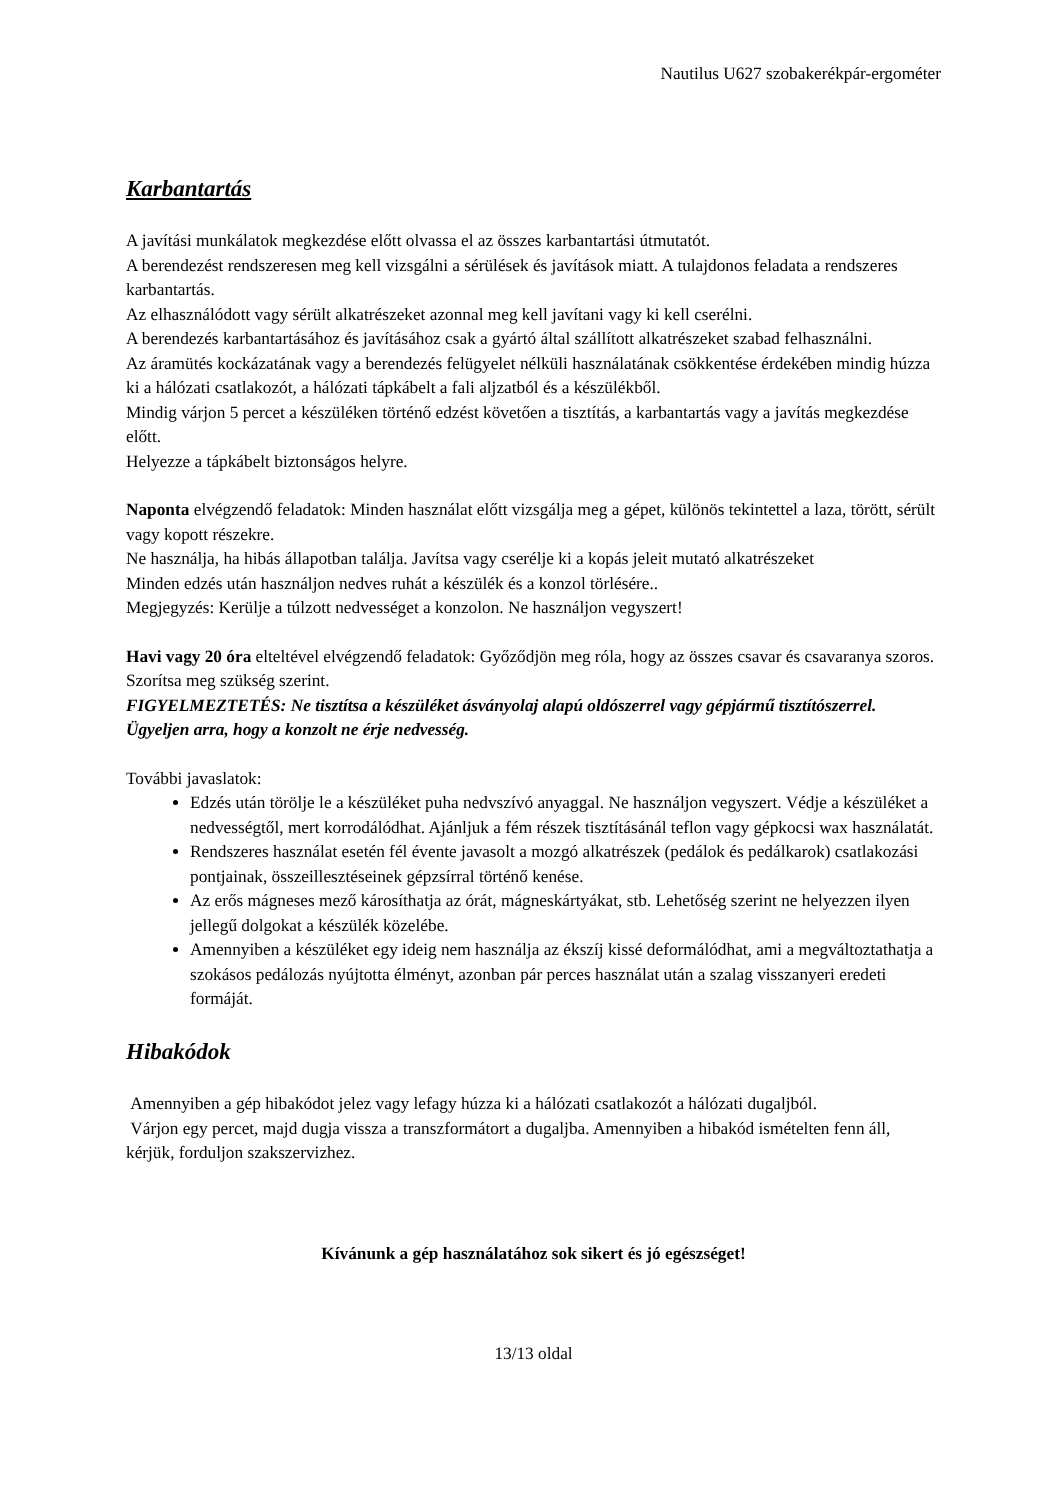Nautilus U627 szobakerékpár-ergométer
Karbantartás
A javítási munkálatok megkezdése előtt olvassa el az összes karbantartási útmutatót.
A berendezést rendszeresen meg kell vizsgálni a sérülések és javítások miatt. A tulajdonos feladata a rendszeres karbantartás.
Az elhasználódott vagy sérült alkatrészeket azonnal meg kell javítani vagy ki kell cserélni.
A berendezés karbantartásához és javításához csak a gyártó által szállított alkatrészeket szabad felhasználni.
Az áramütés kockázatának vagy a berendezés felügyelet nélküli használatának csökkentése érdekében mindig húzza ki a hálózati csatlakozót, a hálózati tápkábelt a fali aljzatból és a készülékből.
Mindig várjon 5 percet a készüléken történő edzést követően a tisztítás, a karbantartás vagy a javítás megkezdése előtt.
Helyezze a tápkábelt biztonságos helyre.
Naponta elvégzendő feladatok: Minden használat előtt vizsgálja meg a gépet, különös tekintettel a laza, törött, sérült vagy kopott részekre.
Ne használja, ha hibás állapotban találja. Javítsa vagy cserélje ki a kopás jeleit mutató alkatrészeket
Minden edzés után használjon nedves ruhát a készülék és a konzol törlésére..
Megjegyzés: Kerülje a túlzott nedvességet a konzolon. Ne használjon vegyszert!
Havi vagy 20 óra elteltével elvégzendő feladatok: Győződjön meg róla, hogy az összes csavar és csavaranya szoros. Szorítsa meg szükség szerint.
FIGYELMEZTETÉS: Ne tisztítsa a készüléket ásványolaj alapú oldószerrel vagy gépjármű tisztítószerrel. Ügyeljen arra, hogy a konzolt ne érje nedvesség.
További javaslatok:
Edzés után törölje le a készüléket puha nedvszívó anyaggal. Ne használjon vegyszert. Védje a készüléket a nedvességtől, mert korrodálódhat. Ajánljuk a fém részek tisztításánál teflon vagy gépkocsi wax használatát.
Rendszeres használat esetén fél évente javasolt a mozgó alkatrészek (pedálok és pedálkarok) csatlakozási pontjainak, összeillesztéseinek gépzsírral történő kenése.
Az erős mágneses mező károsíthatja az órát, mágneskártyákat, stb. Lehetőség szerint ne helyezzen ilyen jellegű dolgokat a készülék közelébe.
Amennyiben a készüléket egy ideig nem használja az ékszíj kissé deformálódhat, ami a megváltoztathatja a szokásos pedálozás nyújtotta élményt, azonban pár perces használat után a szalag visszanyeri eredeti formáját.
Hibakódok
Amennyiben a gép hibakódot jelez vagy lefagy húzza ki a hálózati csatlakozót a hálózati dugaljból.
Várjon egy percet, majd dugja vissza a transzformátort a dugaljba. Amennyiben a hibakód ismételten fenn áll, kérjük, forduljon szakszervizhez.
Kívánunk a gép használatához sok sikert és jó egészséget!
13/13 oldal